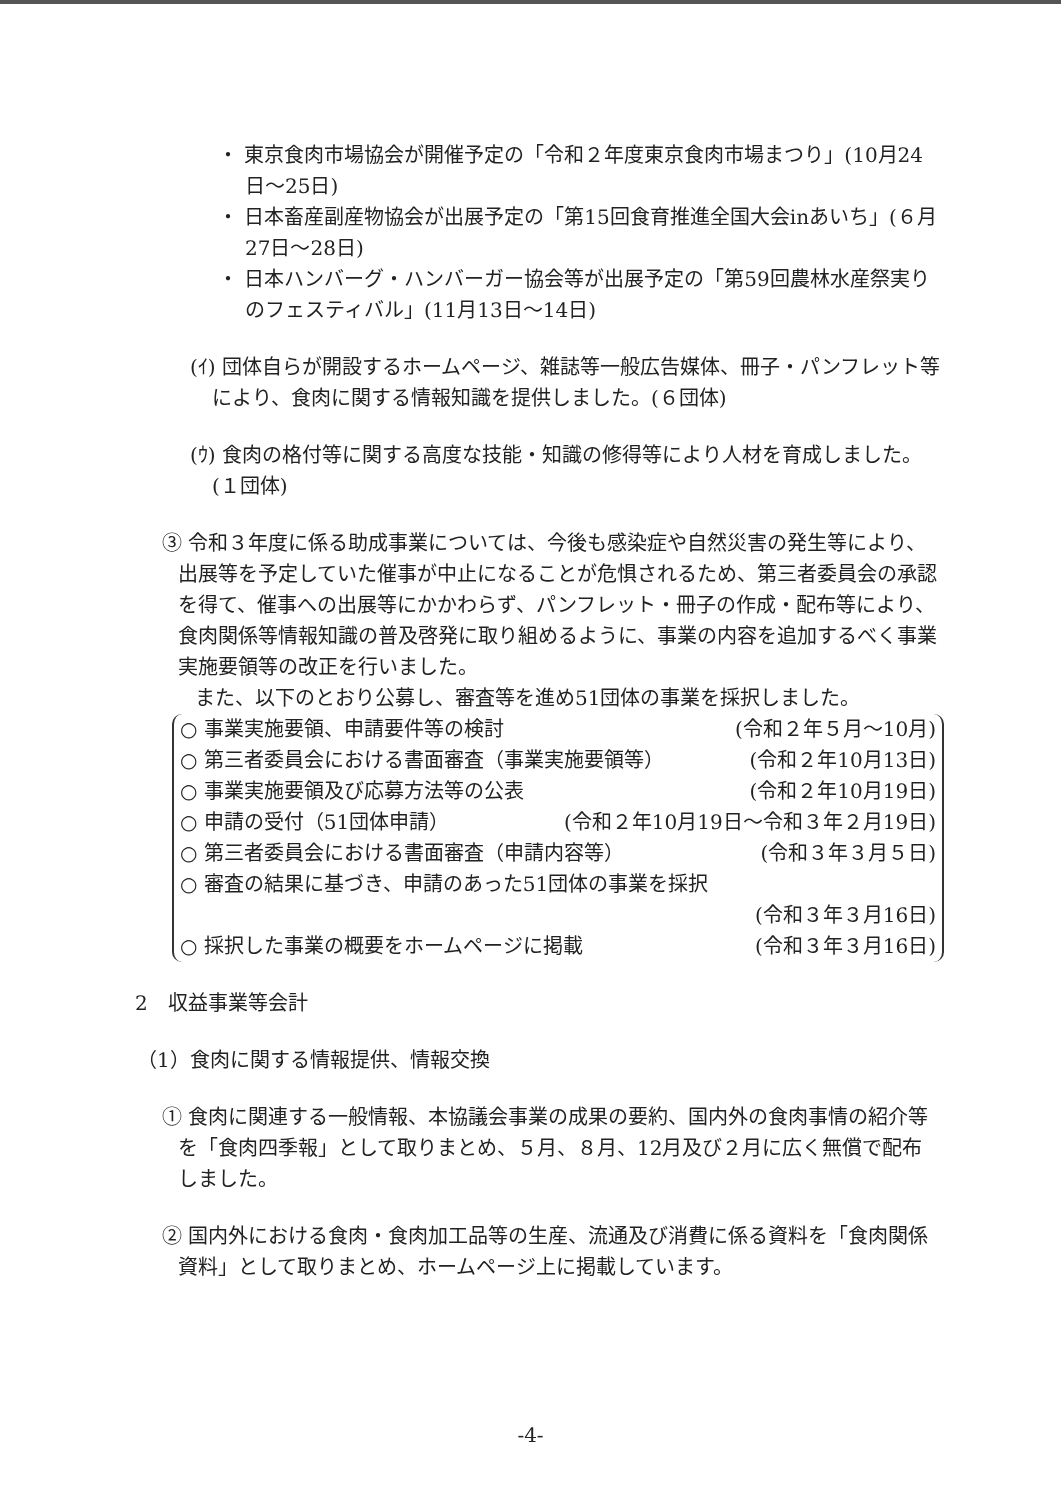・ 東京食肉市場協会が開催予定の「令和２年度東京食肉市場まつり」(10月24日～25日)
・ 日本畜産副産物協会が出展予定の「第15回食育推進全国大会inあいち」(６月27日～28日)
・ 日本ハンバーグ・ハンバーガー協会等が出展予定の「第59回農林水産祭実りのフェスティバル」(11月13日～14日)
(ｲ) 団体自らが開設するホームページ、雑誌等一般広告媒体、冊子・パンフレット等により、食肉に関する情報知識を提供しました。(６団体)
(ｳ) 食肉の格付等に関する高度な技能・知識の修得等により人材を育成しました。(１団体)
③ 令和３年度に係る助成事業については、今後も感染症や自然災害の発生等により、出展等を予定していた催事が中止になることが危惧されるため、第三者委員会の承認を得て、催事への出展等にかかわらず、パンフレット・冊子の作成・配布等により、食肉関係等情報知識の普及啓発に取り組めるように、事業の内容を追加するべく事業実施要領等の改正を行いました。
また、以下のとおり公募し、審査等を進め51団体の事業を採択しました。
○ 事業実施要領、申請要件等の検討 (令和２年５月～10月)
○ 第三者委員会における書面審査（事業実施要領等） (令和２年10月13日)
○ 事業実施要領及び応募方法等の公表 (令和２年10月19日)
○ 申請の受付（51団体申請） (令和２年10月19日～令和３年２月19日)
○ 第三者委員会における書面審査（申請内容等） (令和３年３月５日)
○ 審査の結果に基づき、申請のあった51団体の事業を採択
(令和３年３月16日)
○ 採択した事業の概要をホームページに掲載 (令和３年３月16日)
2　収益事業等会計
（1）食肉に関する情報提供、情報交換
① 食肉に関連する一般情報、本協議会事業の成果の要約、国内外の食肉事情の紹介等を「食肉四季報」として取りまとめ、５月、８月、12月及び２月に広く無償で配布しました。
② 国内外における食肉・食肉加工品等の生産、流通及び消費に係る資料を「食肉関係資料」として取りまとめ、ホームページ上に掲載しています。
-4-